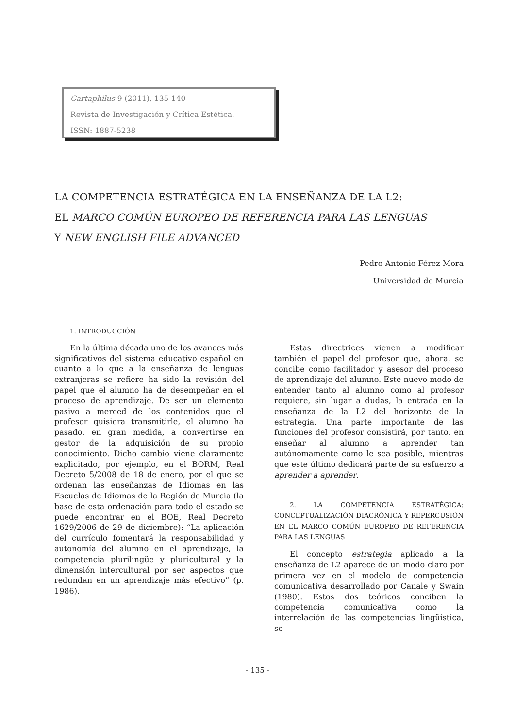Cartaphilus 9 (2011), 135-140
Revista de Investigación y Crítica Estética.
ISSN: 1887-5238
LA COMPETENCIA ESTRATÉGICA EN LA ENSEÑANZA DE LA L2:
EL MARCO COMÚN EUROPEO DE REFERENCIA PARA LAS LENGUAS
Y NEW ENGLISH FILE ADVANCED
Pedro Antonio Férez Mora
Universidad de Murcia
1. INTRODUCCIÓN
En la última década uno de los avances más significativos del sistema educativo español en cuanto a lo que a la enseñanza de lenguas extranjeras se refiere ha sido la revisión del papel que el alumno ha de desempeñar en el proceso de aprendizaje. De ser un elemento pasivo a merced de los contenidos que el profesor quisiera transmitirle, el alumno ha pasado, en gran medida, a convertirse en gestor de la adquisición de su propio conocimiento. Dicho cambio viene claramente explicitado, por ejemplo, en el BORM, Real Decreto 5/2008 de 18 de enero, por el que se ordenan las enseñanzas de Idiomas en las Escuelas de Idiomas de la Región de Murcia (la base de esta ordenación para todo el estado se puede encontrar en el BOE, Real Decreto 1629/2006 de 29 de diciembre): “La aplicación del currículo fomentará la responsabilidad y autonomía del alumno en el aprendizaje, la competencia plurilingüe y pluricultural y la dimensión intercultural por ser aspectos que redundan en un aprendizaje más efectivo” (p. 1986).
Estas directrices vienen a modificar también el papel del profesor que, ahora, se concibe como facilitador y asesor del proceso de aprendizaje del alumno. Este nuevo modo de entender tanto al alumno como al profesor requiere, sin lugar a dudas, la entrada en la enseñanza de la L2 del horizonte de la estrategia. Una parte importante de las funciones del profesor consistirá, por tanto, en enseñar al alumno a aprender tan autónomamente como le sea posible, mientras que este último dedicará parte de su esfuerzo a aprender a aprender.
2. LA COMPETENCIA ESTRATÉGICA: CONCEPTUALIZACIÓN DIACRÓNICA Y REPERCUSIÓN EN EL MARCO COMÚN EUROPEO DE REFERENCIA PARA LAS LENGUAS
El concepto estrategia aplicado a la enseñanza de L2 aparece de un modo claro por primera vez en el modelo de competencia comunicativa desarrollado por Canale y Swain (1980). Estos dos teóricos conciben la competencia comunicativa como la interrelación de las competencias lingüística, so-
- 135 -